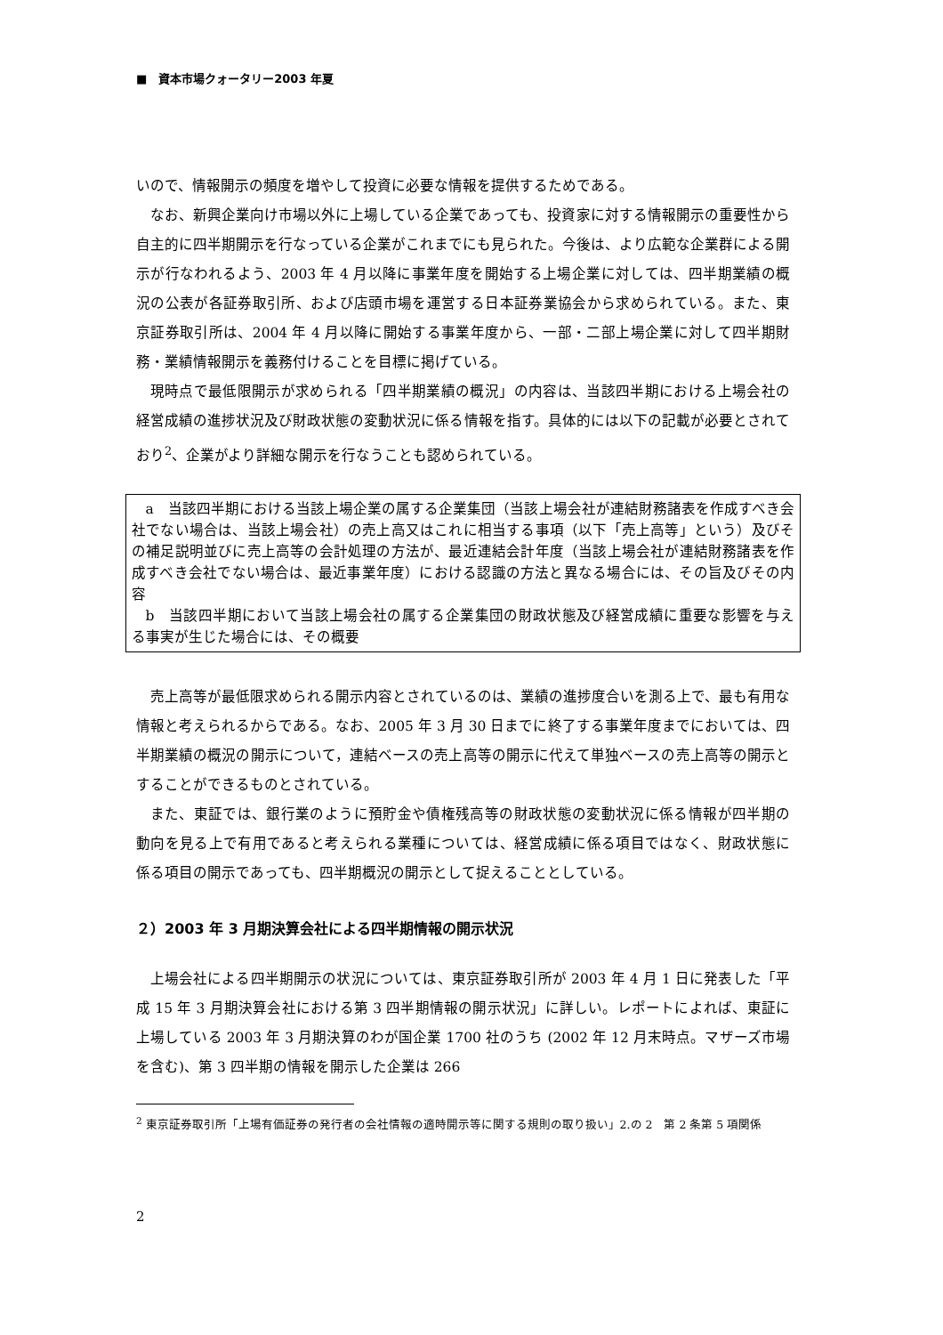■　資本市場クォータリー2003 年夏
いので、情報開示の頻度を増やして投資に必要な情報を提供するためである。
なお、新興企業向け市場以外に上場している企業であっても、投資家に対する情報開示の重要性から自主的に四半期開示を行なっている企業がこれまでにも見られた。今後は、より広範な企業群による開示が行なわれるよう、2003 年 4 月以降に事業年度を開始する上場企業に対しては、四半期業績の概況の公表が各証券取引所、および店頭市場を運営する日本証券業協会から求められている。また、東京証券取引所は、2004 年 4 月以降に開始する事業年度から、一部・二部上場企業に対して四半期財務・業績情報開示を義務付けることを目標に掲げている。
現時点で最低限開示が求められる「四半期業績の概況」の内容は、当該四半期における上場会社の経営成績の進捗状況及び財政状態の変動状況に係る情報を指す。具体的には以下の記載が必要とされており<sup>2</sup>、企業がより詳細な開示を行なうことも認められている。
a　当該四半期における当該上場企業の属する企業集団（当該上場会社が連結財務諸表を作成すべき会社でない場合は、当該上場会社）の売上高又はこれに相当する事項（以下「売上高等」という）及びその補足説明並びに売上高等の会計処理の方法が、最近連結会計年度（当該上場会社が連結財務諸表を作成すべき会社でない場合は、最近事業年度）における認識の方法と異なる場合には、その旨及びその内容
b　当該四半期において当該上場会社の属する企業集団の財政状態及び経営成績に重要な影響を与える事実が生じた場合には、その概要
売上高等が最低限求められる開示内容とされているのは、業績の進捗度合いを測る上で、最も有用な情報と考えられるからである。なお、2005 年 3 月 30 日までに終了する事業年度までにおいては、四半期業績の概況の開示について，連結ベースの売上高等の開示に代えて単独ベースの売上高等の開示とすることができるものとされている。
また、東証では、銀行業のように預貯金や債権残高等の財政状態の変動状況に係る情報が四半期の動向を見る上で有用であると考えられる業種については、経営成績に係る項目ではなく、財政状態に係る項目の開示であっても、四半期概況の開示として捉えることとしている。
２）2003 年 3 月期決算会社による四半期情報の開示状況
上場会社による四半期開示の状況については、東京証券取引所が 2003 年 4 月 1 日に発表した「平成 15 年 3 月期決算会社における第 3 四半期情報の開示状況」に詳しい。レポートによれば、東証に上場している 2003 年 3 月期決算のわが国企業 1700 社のうち (2002 年 12 月末時点。マザーズ市場を含む)、第 3 四半期の情報を開示した企業は 266
<sup>2</sup> 東京証券取引所「上場有価証券の発行者の会社情報の適時開示等に関する規則の取り扱い」2.の 2　第 2 条第 5 項関係
2